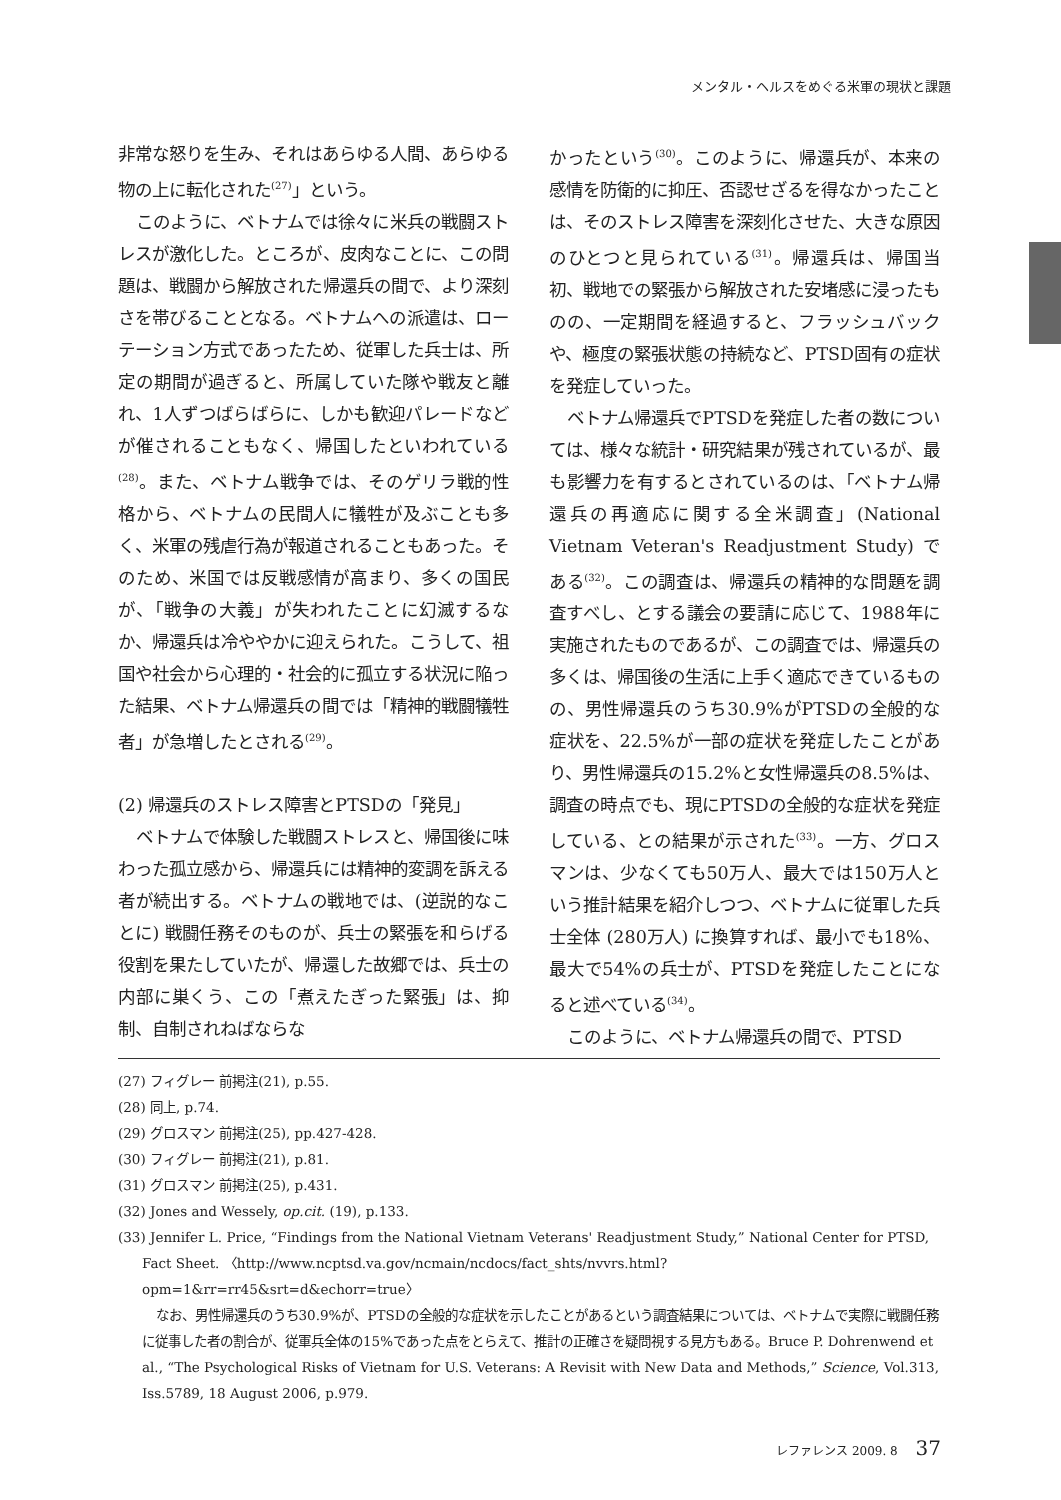メンタル・ヘルスをめぐる米軍の現状と課題
非常な怒りを生み、それはあらゆる人間、あらゆる物の上に転化された<sup>(27)</sup>」という。
このように、ベトナムでは徐々に米兵の戦闘ストレスが激化した。ところが、皮肉なことに、この問題は、戦闘から解放された帰還兵の間で、より深刻さを帯びることとなる。ベトナムへの派遣は、ローテーション方式であったため、従軍した兵士は、所定の期間が過ぎると、所属していた隊や戦友と離れ、1人ずつばらばらに、しかも歓迎パレードなどが催されることもなく、帰国したといわれている<sup>(28)</sup>。また、ベトナム戦争では、そのゲリラ戦的性格から、ベトナムの民間人に犠牲が及ぶことも多く、米軍の残虐行為が報道されることもあった。そのため、米国では反戦感情が高まり、多くの国民が、「戦争の大義」が失われたことに幻滅するなか、帰還兵は冷ややかに迎えられた。こうして、祖国や社会から心理的・社会的に孤立する状況に陥った結果、ベトナム帰還兵の間では「精神的戦闘犠牲者」が急増したとされる<sup>(29)</sup>。
(2) 帰還兵のストレス障害とPTSDの「発見」
ベトナムで体験した戦闘ストレスと、帰国後に味わった孤立感から、帰還兵には精神的変調を訴える者が続出する。ベトナムの戦地では、(逆説的なことに) 戦闘任務そのものが、兵士の緊張を和らげる役割を果たしていたが、帰還した故郷では、兵士の内部に巣くう、この「煮えたぎった緊張」は、抑制、自制されねばならな
かったという<sup>(30)</sup>。このように、帰還兵が、本来の感情を防衛的に抑圧、否認せざるを得なかったことは、そのストレス障害を深刻化させた、大きな原因のひとつと見られている<sup>(31)</sup>。帰還兵は、帰国当初、戦地での緊張から解放された安堵感に浸ったものの、一定期間を経過すると、フラッシュバックや、極度の緊張状態の持続など、PTSD固有の症状を発症していった。
ベトナム帰還兵でPTSDを発症した者の数については、様々な統計・研究結果が残されているが、最も影響力を有するとされているのは、「ベトナム帰還兵の再適応に関する全米調査」(National Vietnam Veteran's Readjustment Study) である<sup>(32)</sup>。この調査は、帰還兵の精神的な問題を調査すべし、とする議会の要請に応じて、1988年に実施されたものであるが、この調査では、帰還兵の多くは、帰国後の生活に上手く適応できているものの、男性帰還兵のうち30.9%がPTSDの全般的な症状を、22.5%が一部の症状を発症したことがあり、男性帰還兵の15.2%と女性帰還兵の8.5%は、調査の時点でも、現にPTSDの全般的な症状を発症している、との結果が示された<sup>(33)</sup>。一方、グロスマンは、少なくても50万人、最大では150万人という推計結果を紹介しつつ、ベトナムに従軍した兵士全体 (280万人) に換算すれば、最小でも18%、最大で54%の兵士が、PTSDを発症したことになると述べている<sup>(34)</sup>。
このように、ベトナム帰還兵の間で、PTSD
(27) フィグレー 前掲注(21), p.55.
(28) 同上, p.74.
(29) グロスマン 前掲注(25), pp.427-428.
(30) フィグレー 前掲注(21), p.81.
(31) グロスマン 前掲注(25), p.431.
(32) Jones and Wessely, op.cit. (19), p.133.
(33) Jennifer L. Price, “Findings from the National Vietnam Veterans' Readjustment Study,” National Center for PTSD, Fact Sheet. 〈http://www.ncptsd.va.gov/ncmain/ncdocs/fact_shts/nvvrs.html?opm=1&rr=rr45&srt=d&echorr=true〉
なお、男性帰還兵のうち30.9%が、PTSDの全般的な症状を示したことがあるという調査結果については、ベトナムで実際に戦闘任務に従事した者の割合が、従軍兵全体の15%であった点をとらえて、推計の正確さを疑問視する見方もある。Bruce P. Dohrenwend et al., “The Psychological Risks of Vietnam for U.S. Veterans: A Revisit with New Data and Methods,” Science, Vol.313, Iss.5789, 18 August 2006, p.979.
レファレンス 2009. 8 37